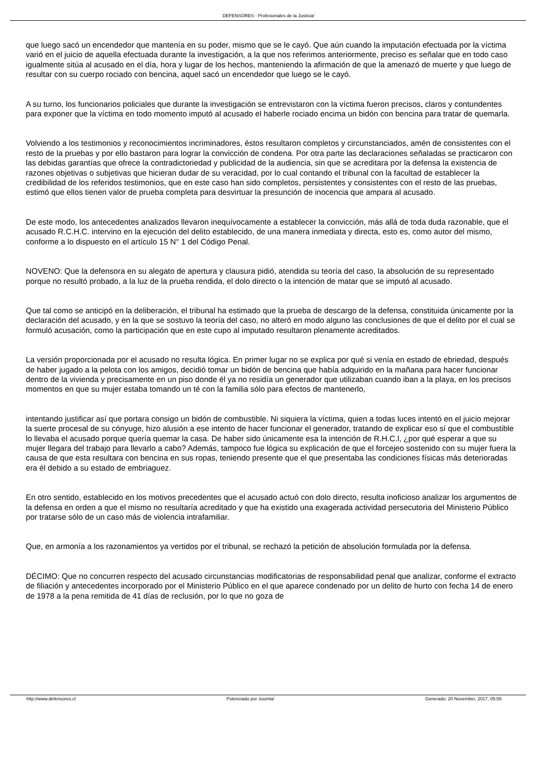DEFENSORES - Profesionales de la Justicia!
que luego sacó un encendedor que mantenía en su poder, mismo que se le cayó. Que aún cuando la imputación efectuada por la víctima varió en el juicio de aquella efectuada durante la investigación, a la que nos referimos anteriormente, preciso es señalar que en todo caso igualmente sitúa al acusado en el día, hora y lugar de los hechos, manteniendo la afirmación de que la amenazó de muerte y que luego de resultar con su cuerpo rociado con bencina, aquel sacó un encendedor que luego se le cayó.
A su turno, los funcionarios policiales que durante la investigación se entrevistaron con la víctima fueron precisos, claros y contundentes para exponer que la víctima en todo momento imputó al acusado el haberle rociado encima un bidón con bencina para tratar de quemarla.
Volviendo a los testimonios y reconocimientos incriminadores, éstos resultaron completos y circunstanciados, amén de consistentes con el resto de la pruebas y por ello bastaron para lograr la convicción de condena. Por otra parte las declaraciones señaladas se practicaron con las debidas garantías que ofrece la contradictoriedad y publicidad de la audiencia, sin que se acreditara por la defensa la existencia de razones objetivas o subjetivas que hicieran dudar de su veracidad, por lo cual contando el tribunal con la facultad de establecer la credibilidad de los referidos testimonios, que en este caso han sido completos, persistentes y consistentes con el resto de las pruebas, estimó que ellos tienen valor de prueba completa para desvirtuar la presunción de inocencia que ampara al acusado.
De este modo, los antecedentes analizados llevaron inequívocamente a establecer la convicción, más allá de toda duda razonable, que el acusado R.C.H.C. intervino en la ejecución del delito establecido, de una manera inmediata y directa, esto es, como autor del mismo, conforme a lo dispuesto en el artículo 15 N° 1 del Código Penal.
NOVENO: Que la defensora en su alegato de apertura y clausura pidió, atendida su teoría del caso, la absolución de su representado porque no resultó probado, a la luz de la prueba rendida, el dolo directo o la intención de matar que se imputó al acusado.
Que tal como se anticipó en la deliberación, el tribunal ha estimado que la prueba de descargo de la defensa, constituida únicamente por la declaración del acusado, y en la que se sostuvo la teoría del caso, no alteró en modo alguno las conclusiones de que el delito por el cual se formuló acusación, como la participación que en este cupo al imputado resultaron plenamente acreditados.
La versión proporcionada por el acusado no resulta lógica. En primer lugar no se explica por qué si venía en estado de ebriedad, después de haber jugado a la pelota con los amigos, decidió tomar un bidón de bencina que había adquirido en la mañana para hacer funcionar dentro de la vivienda y precisamente en un piso donde él ya no residía un generador que utilizaban cuando iban a la playa, en los precisos momentos en que su mujer estaba tomando un té con la familia sólo para efectos de mantenerlo,
intentando justificar así que portara consigo un bidón de combustible. Ni siquiera la víctima, quien a todas luces intentó en el juicio mejorar la suerte procesal de su cónyuge, hizo alusión a ese intento de hacer funcionar el generador, tratando de explicar eso sí que el combustible lo llevaba el acusado porque quería quemar la casa. De haber sido únicamente esa la intención de R.H.C.l, ¿por qué esperar a que su mujer llegara del trabajo para llevarlo a cabo? Además, tampoco fue lógica su explicación de que el forcejeo sostenido con su mujer fuera la causa de que esta resultara con bencina en sus ropas, teniendo presente que el que presentaba las condiciones físicas más deterioradas era él debido a su estado de embriaguez.
En otro sentido, establecido en los motivos precedentes que el acusado actuó con dolo directo, resulta inoficioso analizar los argumentos de la defensa en orden a que el mismo no resultaría acreditado y que ha existido una exagerada actividad persecutoria del Ministerio Público por tratarse sólo de un caso más de violencia intrafamiliar.
Que, en armonía a los razonamientos ya vertidos por el tribunal, se rechazó la petición de absolución formulada por la defensa.
DÉCIMO: Que no concurren respecto del acusado circunstancias modificatorias de responsabilidad penal que analizar, conforme el extracto de filiación y antecedentes incorporado por el Ministerio Público en el que aparece condenado por un delito de hurto con fecha 14 de enero de 1978 a la pena remitida de 41 días de reclusión, por lo que no goza de
http://www.defensores.cl Potenciado por Joomla! Generado: 20 November, 2017, 05:55